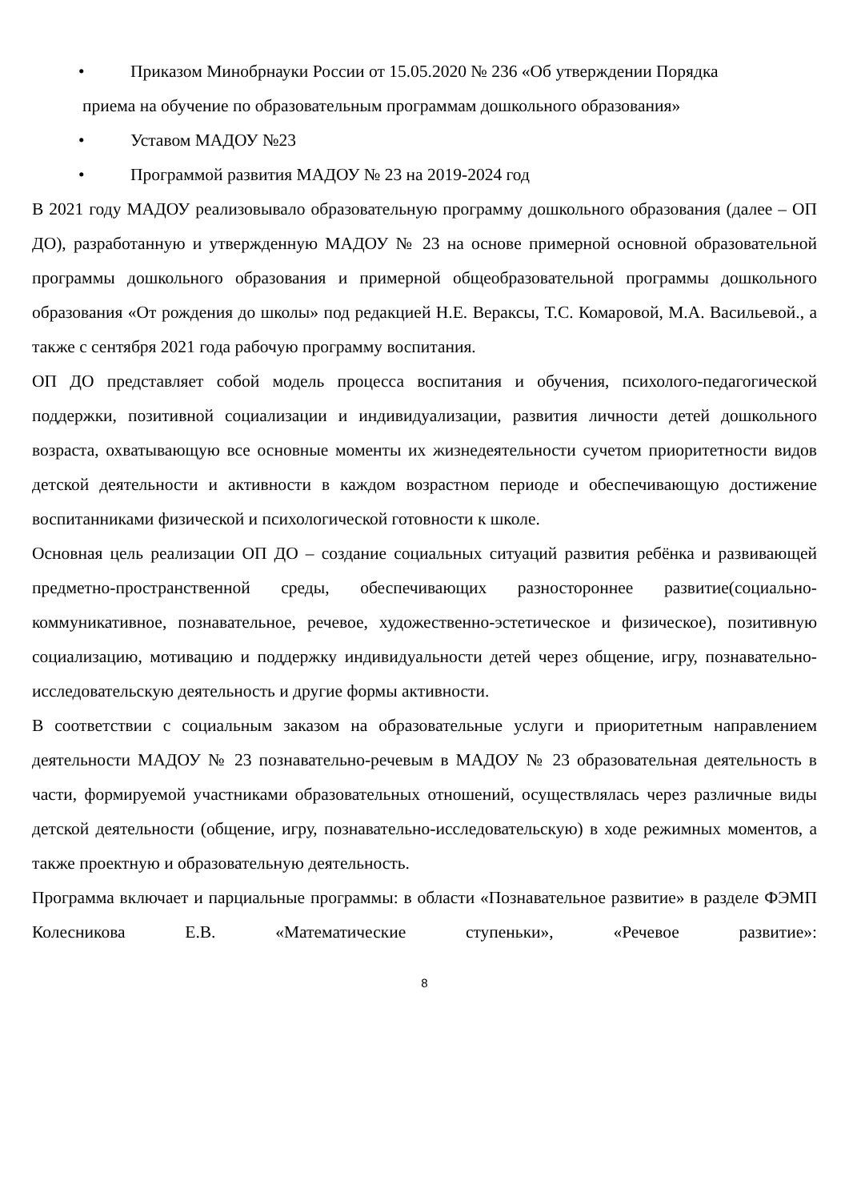• Приказом Минобрнауки России от 15.05.2020 № 236 «Об утверждении Порядка
приема на обучение по образовательным программам дошкольного образования»
• Уставом МАДОУ №23
• Программой развития МАДОУ № 23 на 2019-2024 год
В 2021 году МАДОУ реализовывало образовательную программу дошкольного образования (далее – ОП ДО), разработанную и утвержденную МАДОУ № 23 на основе примерной основной образовательной программы дошкольного образования и примерной общеобразовательной программы дошкольного образования «От рождения до школы» под редакцией Н.Е. Вераксы, Т.С. Комаровой, М.А. Васильевой., а также с сентября 2021 года рабочую программу воспитания.
ОП ДО представляет собой модель процесса воспитания и обучения, психолого-педагогической поддержки, позитивной социализации и индивидуализации, развития личности детей дошкольного возраста, охватывающую все основные моменты их жизнедеятельности сучетом приоритетности видов детской деятельности и активности в каждом возрастном периоде и обеспечивающую достижение воспитанниками физической и психологической готовности к школе.
Основная цель реализации ОП ДО – создание социальных ситуаций развития ребёнка и развивающей предметно-пространственной среды, обеспечивающих разностороннее развитие(социально-коммуникативное, познавательное, речевое, художественно-эстетическое и физическое), позитивную социализацию, мотивацию и поддержку индивидуальности детей через общение, игру, познавательно-исследовательскую деятельность и другие формы активности.
В соответствии с социальным заказом на образовательные услуги и приоритетным направлением деятельности МАДОУ № 23 познавательно-речевым в МАДОУ № 23 образовательная деятельность в части, формируемой участниками образовательных отношений, осуществлялась через различные виды детской деятельности (общение, игру, познавательно-исследовательскую) в ходе режимных моментов, а также проектную и образовательную деятельность.
Программа включает и парциальные программы: в области «Познавательное развитие» в разделе ФЭМП Колесникова Е.В. «Математические ступеньки», «Речевое развитие»:
8